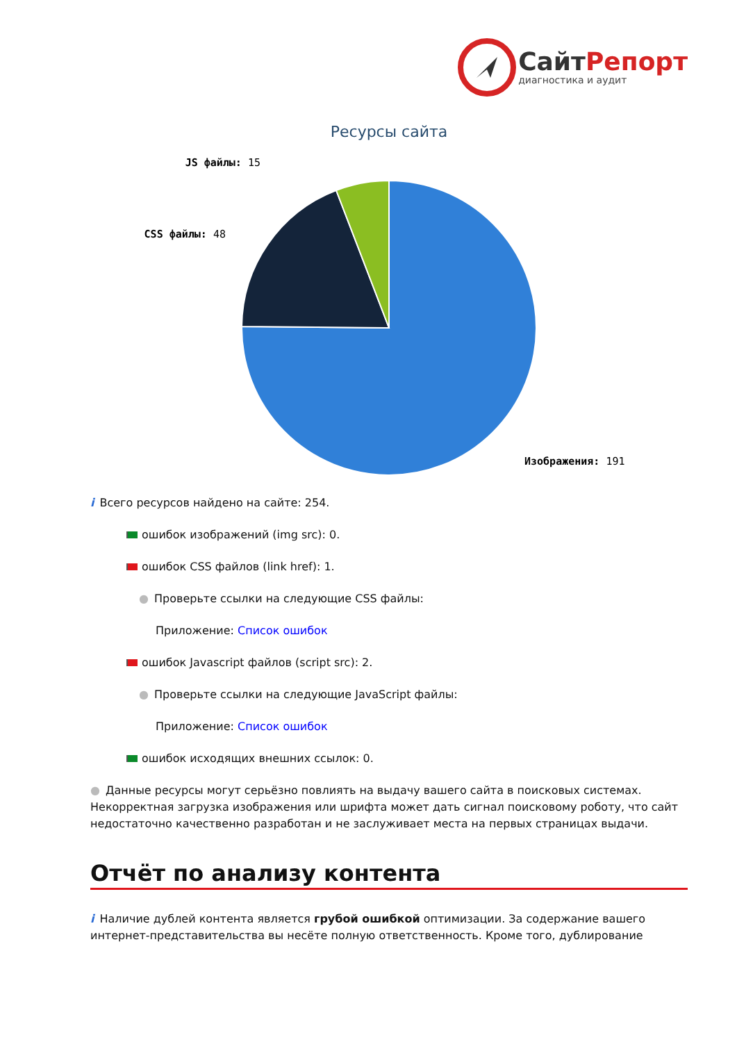СайтРепорт
диагностика и аудит
Ресурсы сайта
JS файлы: 15
CSS файлы: 48
Изображения: 191
i Всего ресурсов найдено на сайте: 254.
ошибок изображений (img src): 0.
ошибок CSS файлов (link href): 1.
● Проверьте ссылки на следующие CSS файлы:
Приложение: Список ошибок
ошибок Javascript файлов (script src): 2.
● Проверьте ссылки на следующие JavaScript файлы:
Приложение: Список ошибок
ошибок исходящих внешних ссылок: 0.
● Данные ресурсы могут серьёзно повлиять на выдачу вашего сайта в поисковых системах. Некорректная загрузка изображения или шрифта может дать сигнал поисковому роботу, что сайт недостаточно качественно разработан и не заслуживает места на первых страницах выдачи.
Отчёт по анализу контента
i Наличие дублей контента является грубой ошибкой оптимизации. За содержание вашего интернет-представительства вы несёте полную ответственность. Кроме того, дублирование